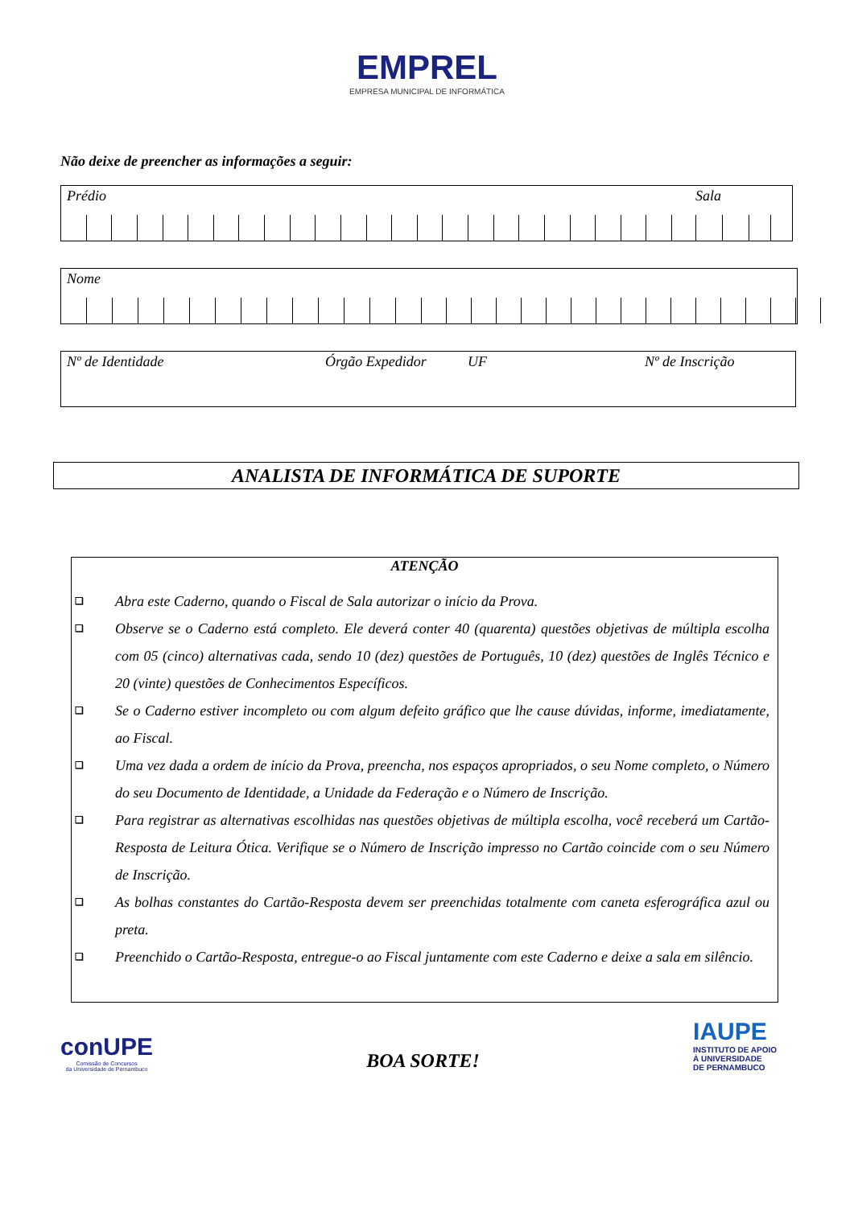EMPREL
EMPRESA MUNICIPAL DE INFORMÁTICA
Não deixe de preencher as informações a seguir:
Prédio Sala
Nome
Nº de Identidade Órgão Expedidor UF Nº de Inscrição
ANALISTA DE INFORMÁTICA DE SUPORTE
ATENÇÃO
❑ Abra este Caderno, quando o Fiscal de Sala autorizar o início da Prova.
❑ Observe se o Caderno está completo. Ele deverá conter 40 (quarenta) questões objetivas de múltipla escolha com 05 (cinco) alternativas cada, sendo 10 (dez) questões de Português, 10 (dez) questões de Inglês Técnico e 20 (vinte) questões de Conhecimentos Específicos.
❑ Se o Caderno estiver incompleto ou com algum defeito gráfico que lhe cause dúvidas, informe, imediatamente, ao Fiscal.
❑ Uma vez dada a ordem de início da Prova, preencha, nos espaços apropriados, o seu Nome completo, o Número do seu Documento de Identidade, a Unidade da Federação e o Número de Inscrição.
❑ Para registrar as alternativas escolhidas nas questões objetivas de múltipla escolha, você receberá um Cartão-Resposta de Leitura Ótica. Verifique se o Número de Inscrição impresso no Cartão coincide com o seu Número de Inscrição.
❑ As bolhas constantes do Cartão-Resposta devem ser preenchidas totalmente com caneta esferográfica azul ou preta.
❑ Preenchido o Cartão-Resposta, entregue-o ao Fiscal juntamente com este Caderno e deixe a sala em silêncio.
conUPE
Comissão de Concursos
da Universidade de Pernambuco
BOA SORTE!
IAUPE
INSTITUTO DE APOIO
À UNIVERSIDADE
DE PERNAMBUCO